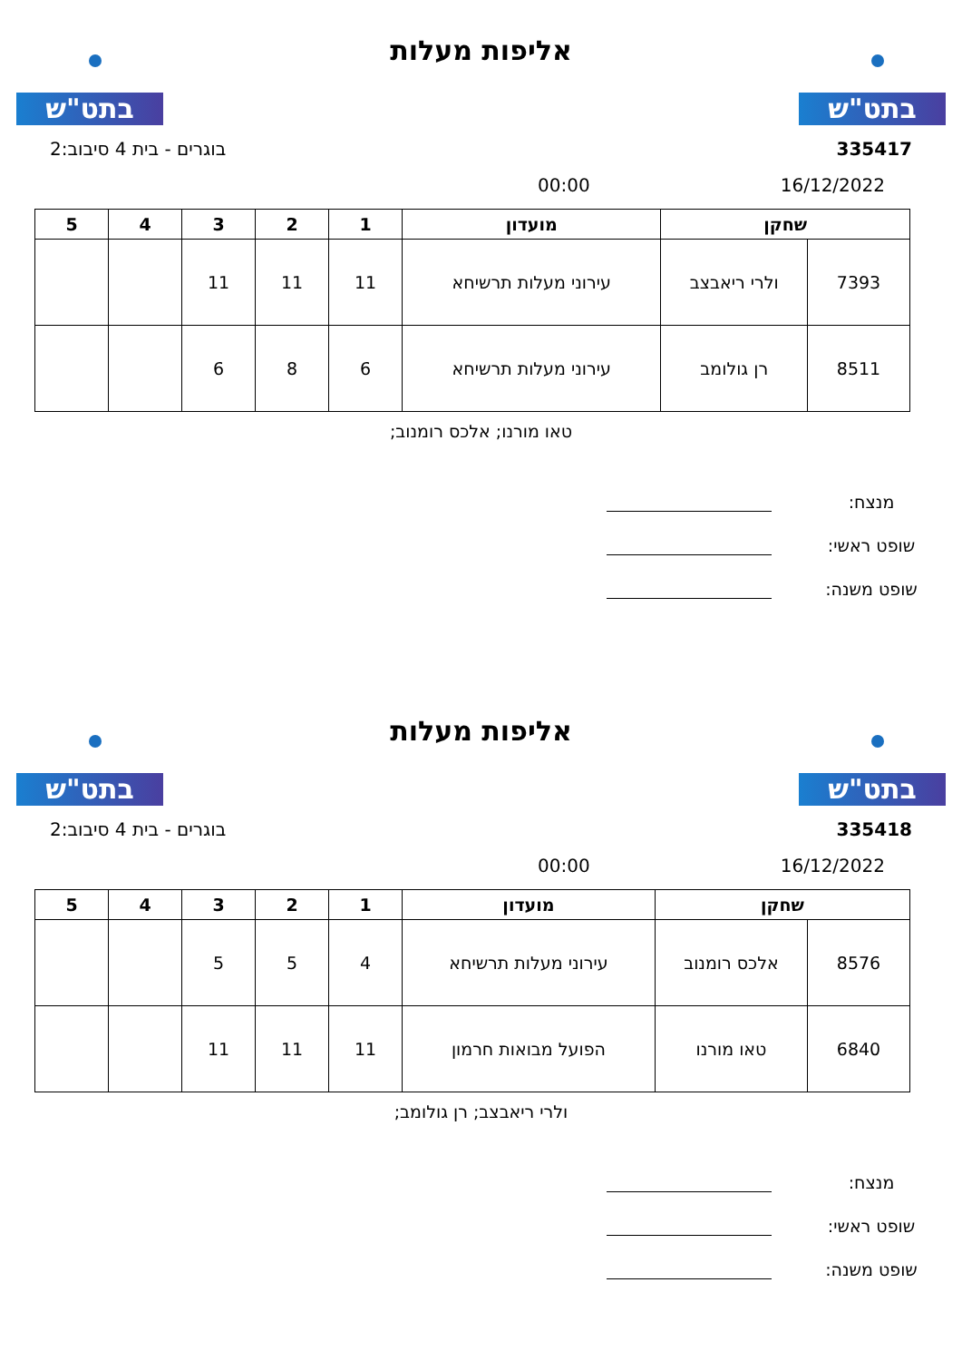בתט"ש
אליפות מעלות
בתט"ש
335417 בוגרים - בית 4 סיבוב:2
16/12/2022 00:00
| שחקן | | מועדון | 1 | 2 | 3 | 4 | 5 |
| --- | --- | --- | --- | --- | --- | --- | --- |
| 7393 | ולרי ריאבצב | עירוני מעלות תרשיחא | 11 | 11 | 11 | | |
| 8511 | רן גולומב | עירוני מעלות תרשיחא | 6 | 8 | 6 | | |
טאו מורנו; אלכס רומנוב;
מנצח:
שופט ראשי:
שופט משנה:
בתט"ש
אליפות מעלות
בתט"ש
335418 בוגרים - בית 4 סיבוב:2
16/12/2022 00:00
| שחקן | | מועדון | 1 | 2 | 3 | 4 | 5 |
| --- | --- | --- | --- | --- | --- | --- | --- |
| 8576 | אלכס רומנוב | עירוני מעלות תרשיחא | 4 | 5 | 5 | | |
| 6840 | טאו מורנו | הפועל מבואות חרמון | 11 | 11 | 11 | | |
ולרי ריאבצב; רן גולומב;
מנצח:
שופט ראשי:
שופט משנה: